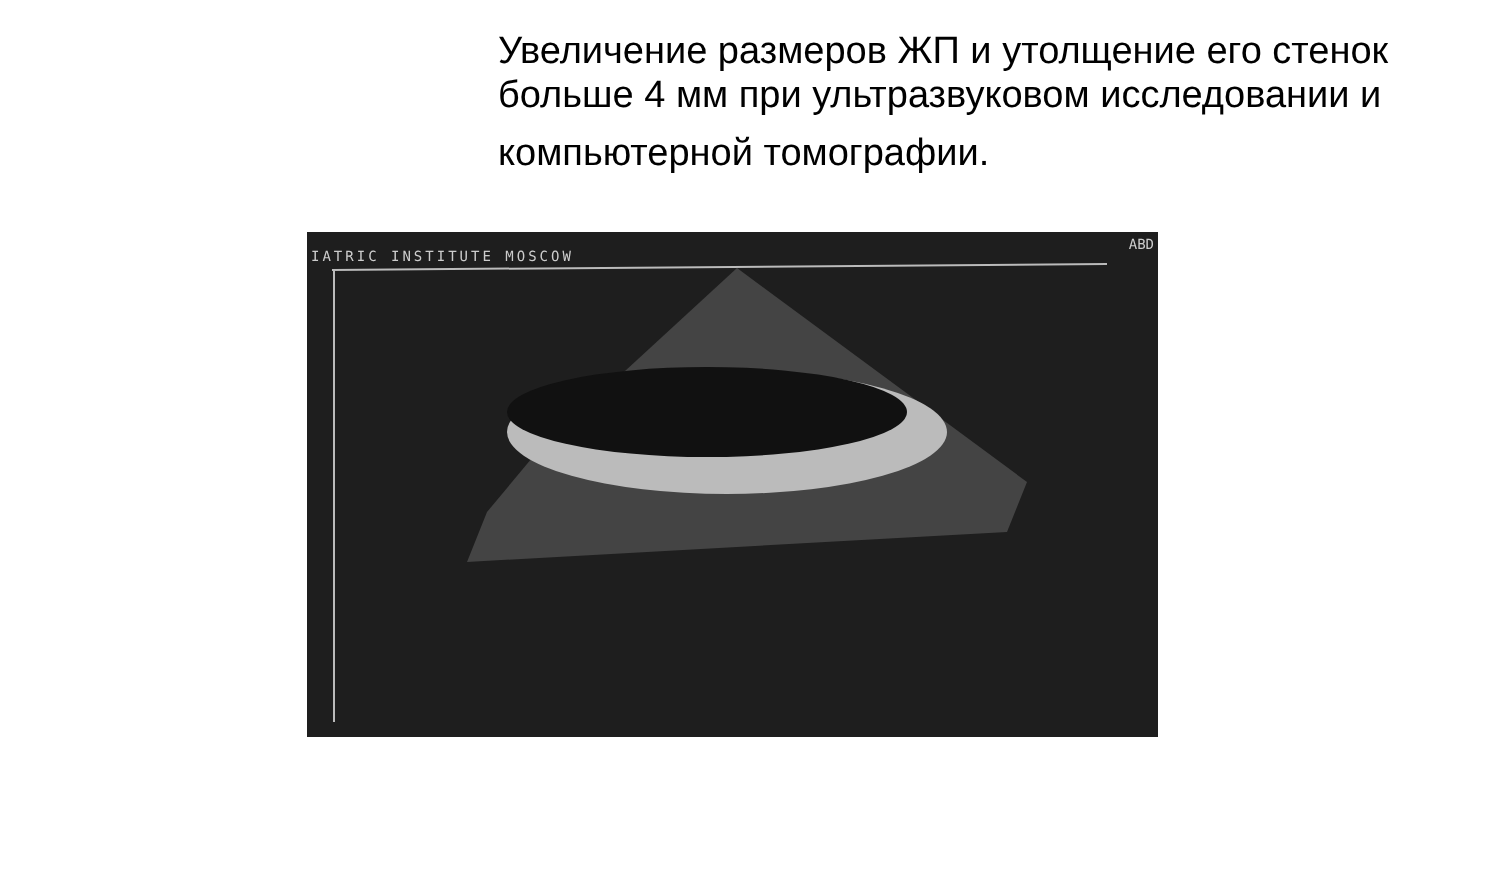Увеличение размеров ЖП и утолщение его стенок больше 4 мм при ультразвуковом исследовании и
компьютерной томографии.
IATRIC INSTITUTE MOSCOW
ABD